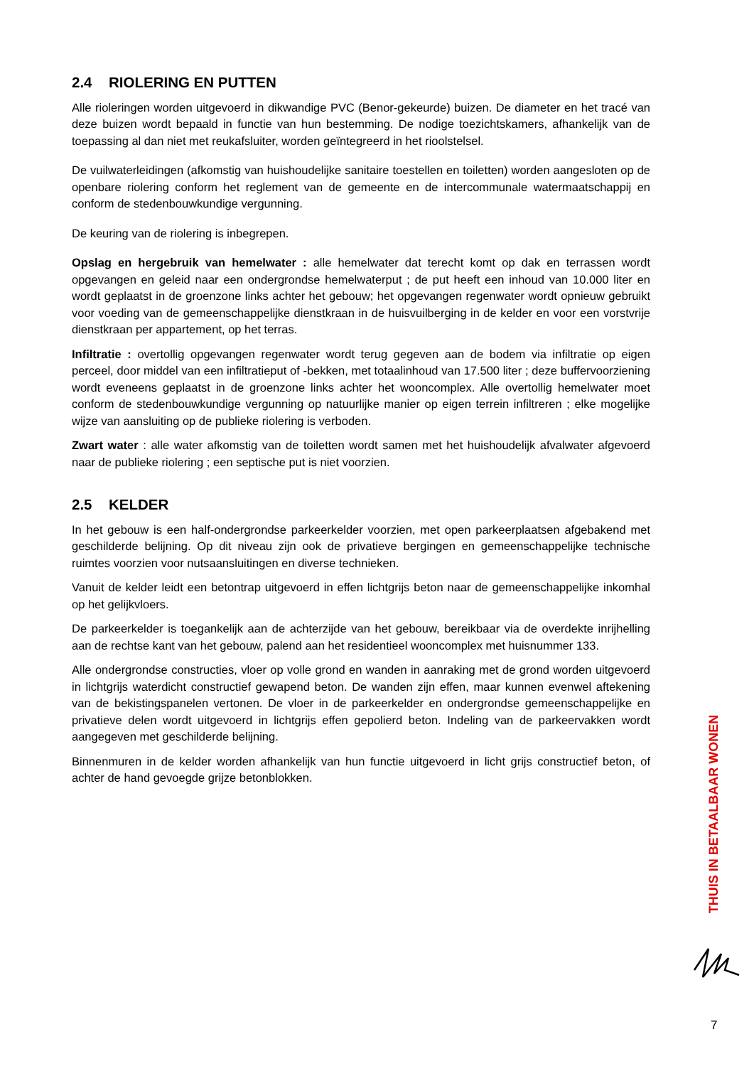2.4 RIOLERING EN PUTTEN
Alle rioleringen worden uitgevoerd in dikwandige PVC (Benor-gekeurde) buizen. De diameter en het tracé van deze buizen wordt bepaald in functie van hun bestemming. De nodige toezichtskamers, afhankelijk van de toepassing al dan niet met reukafsluiter, worden geïntegreerd in het rioolstelsel.
De vuilwaterleidingen (afkomstig van huishoudelijke sanitaire toestellen en toiletten) worden aangesloten op de openbare riolering conform het reglement van de gemeente en de intercommunale watermaatschappij en conform de stedenbouwkundige vergunning.
De keuring van de riolering is inbegrepen.
Opslag en hergebruik van hemelwater : alle hemelwater dat terecht komt op dak en terrassen wordt opgevangen en geleid naar een ondergrondse hemelwaterput ; de put heeft een inhoud van 10.000 liter en wordt geplaatst in de groenzone links achter het gebouw; het opgevangen regenwater wordt opnieuw gebruikt voor voeding van de gemeenschappelijke dienstkraan in de huisvuilberging in de kelder en voor een vorstvrije dienstkraan per appartement, op het terras.
Infiltratie : overtollig opgevangen regenwater wordt terug gegeven aan de bodem via infiltratie op eigen perceel, door middel van een infiltratieput of -bekken, met totaalinhoud van 17.500 liter ; deze buffervoorziening wordt eveneens geplaatst in de groenzone links achter het wooncomplex. Alle overtollig hemelwater moet conform de stedenbouwkundige vergunning op natuurlijke manier op eigen terrein infiltreren ; elke mogelijke wijze van aansluiting op de publieke riolering is verboden.
Zwart water : alle water afkomstig van de toiletten wordt samen met het huishoudelijk afvalwater afgevoerd naar de publieke riolering ; een septische put is niet voorzien.
2.5 KELDER
In het gebouw is een half-ondergrondse parkeerkelder voorzien, met open parkeerplaatsen afgebakend met geschilderde belijning. Op dit niveau zijn ook de privatieve bergingen en gemeenschappelijke technische ruimtes voorzien voor nutsaansluitingen en diverse technieken.
Vanuit de kelder leidt een betontrap uitgevoerd in effen lichtgrijs beton naar de gemeenschappelijke inkomhal op het gelijkvloers.
De parkeerkelder is toegankelijk aan de achterzijde van het gebouw, bereikbaar via de overdekte inrijhelling aan de rechtse kant van het gebouw, palend aan het residentieel wooncomplex met huisnummer 133.
Alle ondergrondse constructies, vloer op volle grond en wanden in aanraking met de grond worden uitgevoerd in lichtgrijs waterdicht constructief gewapend beton. De wanden zijn effen, maar kunnen evenwel aftekening van de bekistingspanelen vertonen. De vloer in de parkeerkelder en ondergrondse gemeenschappelijke en privatieve delen wordt uitgevoerd in lichtgrijs effen gepolierd beton. Indeling van de parkeervakken wordt aangegeven met geschilderde belijning.
Binnenmuren in de kelder worden afhankelijk van hun functie uitgevoerd in licht grijs constructief beton, of achter de hand gevoegde grijze betonblokken.
THUIS IN BETAALBAAR WONEN
7